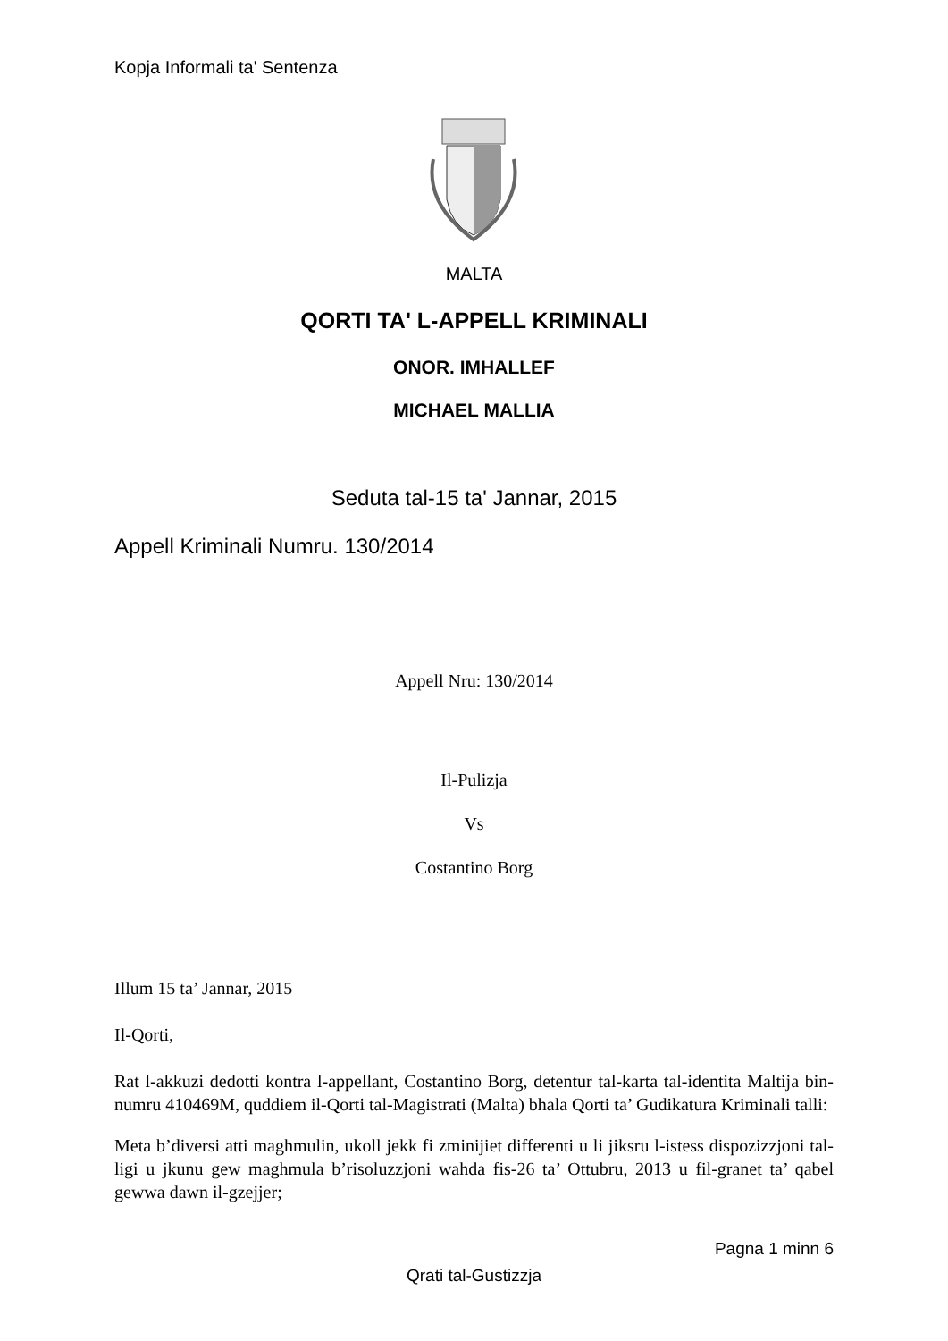Kopja Informali ta' Sentenza
MALTA
QORTI TA' L-APPELL KRIMINALI
ONOR. IMHALLEF
MICHAEL MALLIA
Seduta tal-15 ta' Jannar, 2015
Appell Kriminali Numru. 130/2014
Appell Nru: 130/2014
Il-Pulizja
Vs
Costantino Borg
Illum 15 ta’ Jannar, 2015
Il-Qorti,
Rat l-akkuzi dedotti kontra l-appellant, Costantino Borg, detentur tal-karta tal-identita Maltija bin-numru 410469M, quddiem il-Qorti tal-Magistrati (Malta) bhala Qorti ta’ Gudikatura Kriminali talli:
Meta b’diversi atti maghmulin, ukoll jekk fi zminijiet differenti u li jiksru l-istess dispozizzjoni tal-ligi u jkunu gew maghmula b’risoluzzjoni wahda fis-26 ta’ Ottubru, 2013 u fil-granet ta’ qabel gewwa dawn il-gzejjer;
Pagna 1 minn 6
Qrati tal-Gustizzja